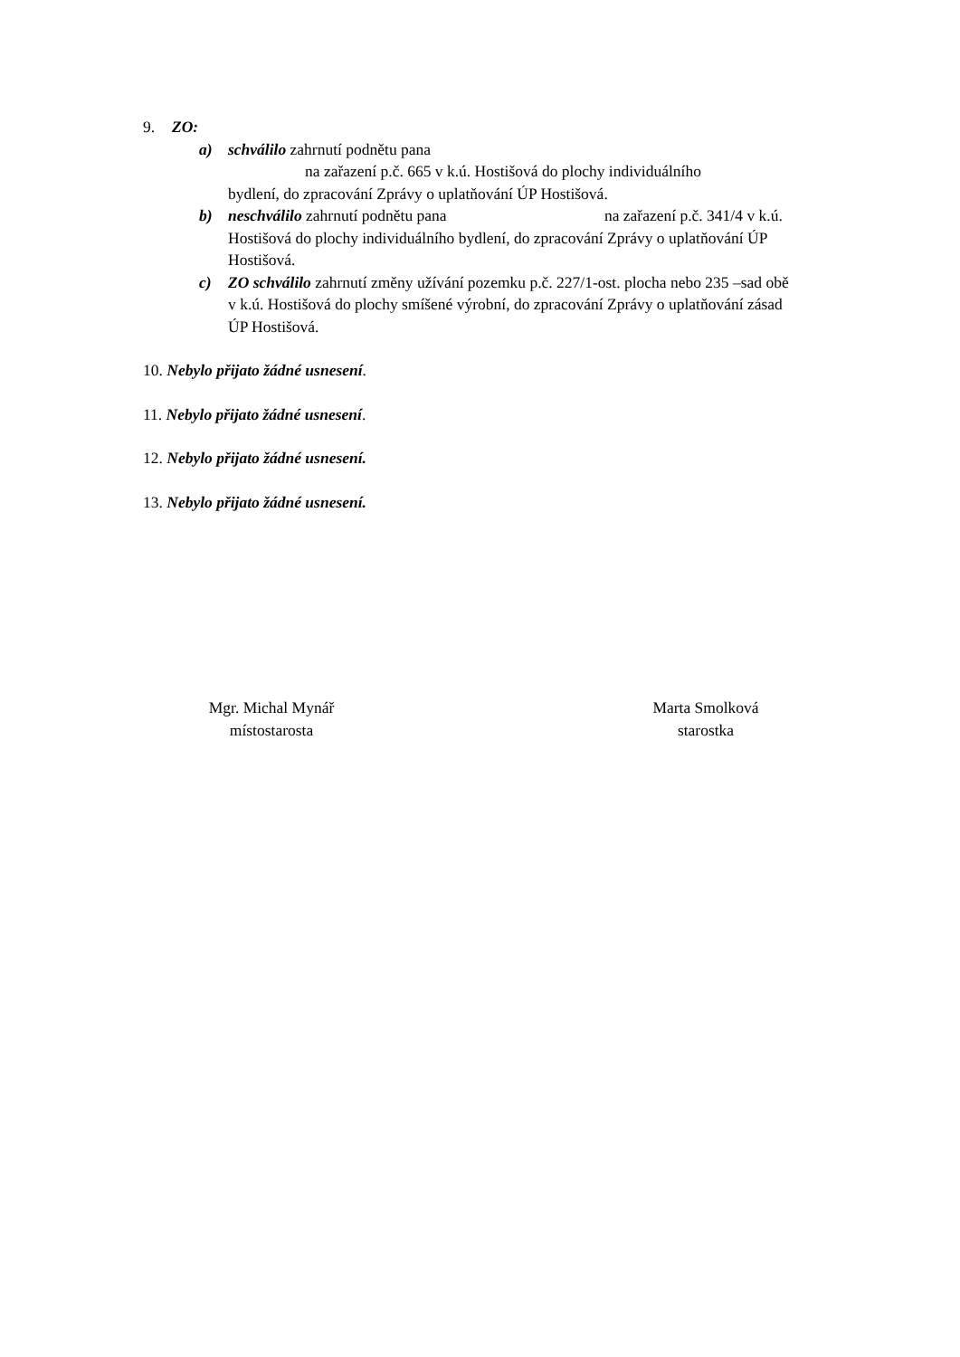9. ZO:
a) schválilo zahrnutí podnětu pana
na zařazení p.č. 665 v k.ú. Hostišová do plochy individuálního
bydlení, do zpracování Zprávy o uplatňování ÚP Hostišová.
b) neschválilo zahrnutí podnětu pana na zařazení p.č. 341/4 v k.ú. Hostišová do plochy individuálního bydlení, do zpracování Zprávy o uplatňování ÚP Hostišová.
c) ZO schválilo zahrnutí změny užívání pozemku p.č. 227/1-ost. plocha nebo 235 –sad obě v k.ú. Hostišová do plochy smíšené výrobní, do zpracování Zprávy o uplatňování zásad ÚP Hostišová.
10. Nebylo přijato žádné usnesení.
11. Nebylo přijato žádné usnesení.
12. Nebylo přijato žádné usnesení.
13. Nebylo přijato žádné usnesení.
Mgr. Michal Mynář
místostarosta
Marta Smolková
starostka